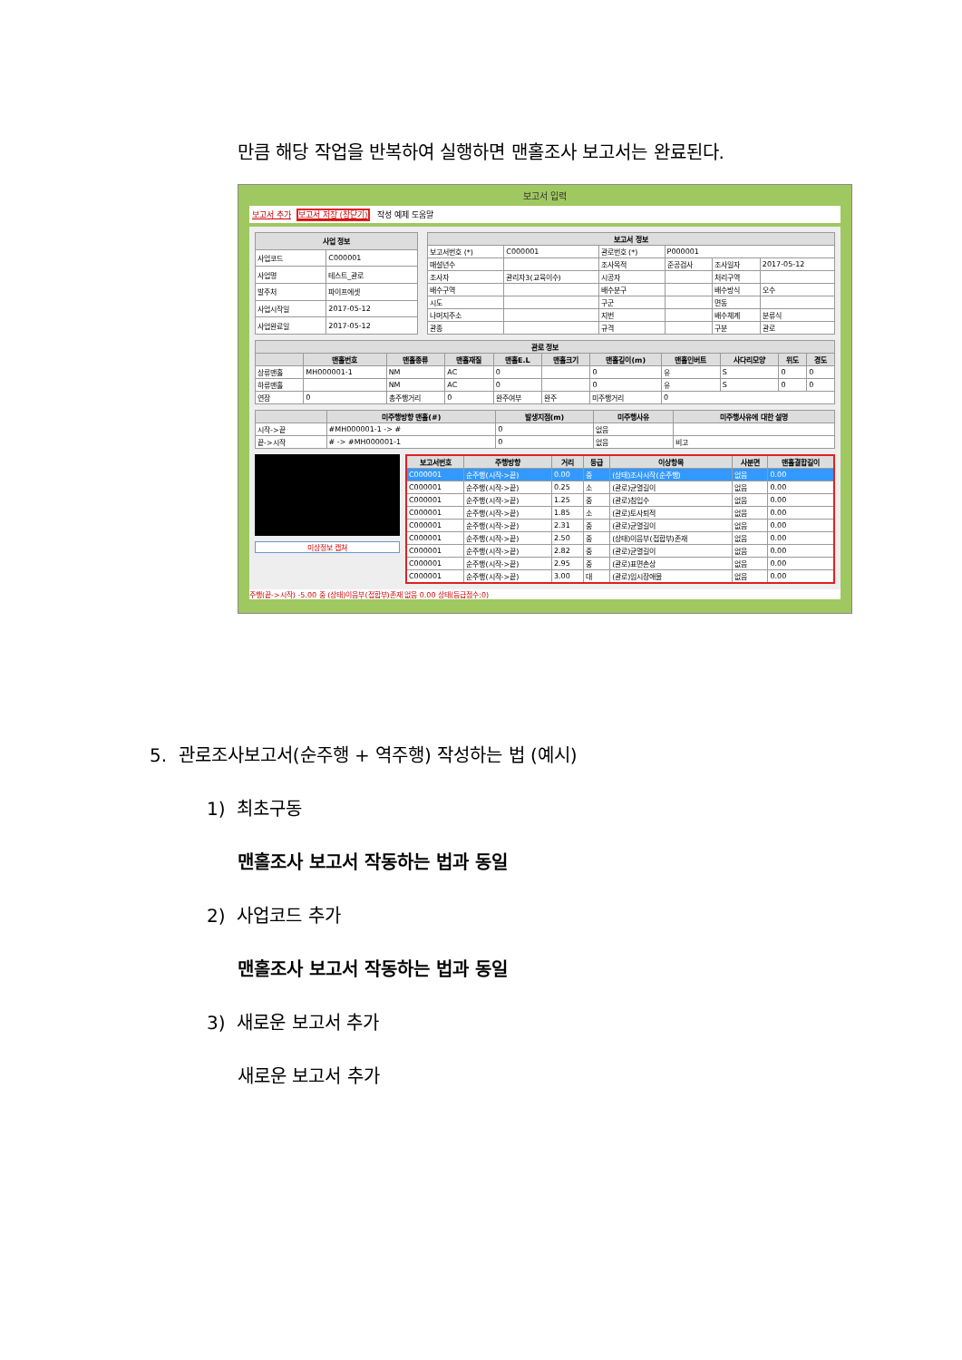만큼 해당 작업을 반복하여 실행하면 맨홀조사 보고서는 완료된다.
보고서 입력
보고서 추가 보고서 저장 (창닫기) 작성 예제 도움말
| 사업 정보 | |
| --- | --- |
| 사업코드 | C000001 |
| 사업명 | 테스트_관로 |
| 발주처 | 파이프에셋 |
| 사업시작일 | 2017-05-12 |
| 사업완료일 | 2017-05-12 |
| 보고서 정보 | | | | | |
| --- | --- | --- | --- | --- | --- |
| 보고서번호 (*) | C000001 | 관로번호 (*) | P000001 | | |
| 매설년수 | | 조사목적 | 준공검사 | 조사일자 | 2017-05-12 |
| 조사자 | 관리자3(교육이수) | 시공자 | | 처리구역 | |
| 배수구역 | | 배수분구 | | 배수방식 | 오수 |
| 시도 | | 구군 | | 면동 | |
| 나머지주소 | | 지번 | | 배수체계 | 분류식 |
| 관종 | | 규격 | | 구분 | 관로 |
| 관로 정보 | | | | | | | | | | |
| --- | --- | --- | --- | --- | --- | --- | --- | --- | --- | --- |
| | 맨홀번호 | 맨홀종류 | 맨홀재질 | 맨홀E.L | 맨홀크기 | 맨홀깊이(m) | 맨홀인버트 | 사다리모양 | 위도 | 경도 |
| 상류맨홀 | MH000001-1 | NM | AC | 0 | | 0 | 유 | S | 0 | 0 |
| 하류맨홀 | | NM | AC | 0 | | 0 | 유 | S | 0 | 0 |
| 연장 | 0 | 총주행거리 | 0 | 완주여부 | 완주 | 미주행거리 | 0 | | | |
| | 미주행방향 맨홀(#) | 발생지점(m) | 미주행사유 | 미주행사유에 대한 설명 |
| --- | --- | --- | --- | --- |
| 시작->끝 | #MH000001-1 -> # | 0 | 없음 | |
| 끝->시작 | # -> #MH000001-1 | 0 | 없음 | 비고 |
미상정보 캡쳐
| 보고서번호 | 주행방향 | 거리 | 등급 | 이상항목 | 사분면 | 맨홀결합길이 |
| --- | --- | --- | --- | --- | --- | --- |
| C000001 | 순주행(시작->끝) | 0.00 | 중 | (상태)조사시작(순주행) | 없음 | 0.00 |
| C000001 | 순주행(시작->끝) | 0.25 | 소 | (관로)균열길이 | 없음 | 0.00 |
| C000001 | 순주행(시작->끝) | 1.25 | 중 | (관로)침입수 | 없음 | 0.00 |
| C000001 | 순주행(시작->끝) | 1.85 | 소 | (관로)토사퇴적 | 없음 | 0.00 |
| C000001 | 순주행(시작->끝) | 2.31 | 중 | (관로)균열길이 | 없음 | 0.00 |
| C000001 | 순주행(시작->끝) | 2.50 | 중 | (상태)이음부(접합부)존재 | 없음 | 0.00 |
| C000001 | 순주행(시작->끝) | 2.82 | 중 | (관로)균열길이 | 없음 | 0.00 |
| C000001 | 순주행(시작->끝) | 2.95 | 중 | (관로)표면손상 | 없음 | 0.00 |
| C000001 | 순주행(시작->끝) | 3.00 | 대 | (관로)임시장애물 | 없음 | 0.00 |
주행(끝->시작) -5.00 중 (상태)이음부(접합부)존재 없음 0.00 상태(등급점수:0)
5. 관로조사보고서(순주행 + 역주행) 작성하는 법 (예시)
1) 최초구동
맨홀조사 보고서 작동하는 법과 동일
2) 사업코드 추가
맨홀조사 보고서 작동하는 법과 동일
3) 새로운 보고서 추가
새로운 보고서 추가